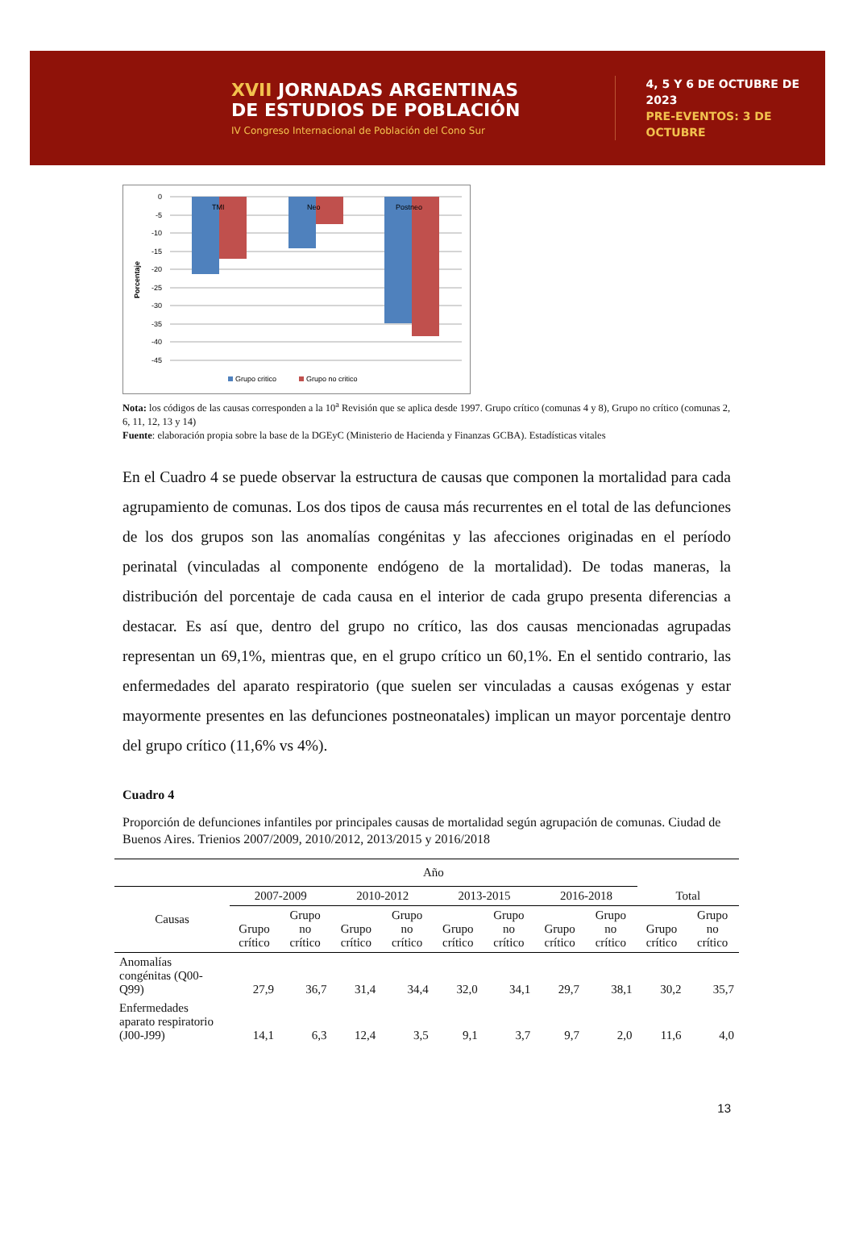XVII JORNADAS ARGENTINAS
DE ESTUDIOS DE POBLACIÓN
IV Congreso Internacional de Población del Cono Sur
4, 5 Y 6 DE OCTUBRE DE 2023
PRE-EVENTOS: 3 DE OCTUBRE
Porcentaje
0
-5
-10
-15
-20
-25
-30
-35
-40
-45
TMI
Neo
Postneo
Grupo critico
Grupo no critico
Nota: los códigos de las causas corresponden a la 10<sup>a</sup> Revisión que se aplica desde 1997. Grupo crítico (comunas 4 y 8), Grupo no crítico (comunas 2, 6, 11, 12, 13 y 14)
Fuente: elaboración propia sobre la base de la DGEyC (Ministerio de Hacienda y Finanzas GCBA). Estadísticas vitales
En el Cuadro 4 se puede observar la estructura de causas que componen la mortalidad para cada agrupamiento de comunas. Los dos tipos de causa más recurrentes en el total de las defunciones de los dos grupos son las anomalías congénitas y las afecciones originadas en el período perinatal (vinculadas al componente endógeno de la mortalidad). De todas maneras, la distribución del porcentaje de cada causa en el interior de cada grupo presenta diferencias a destacar. Es así que, dentro del grupo no crítico, las dos causas mencionadas agrupadas representan un 69,1%, mientras que, en el grupo crítico un 60,1%. En el sentido contrario, las enfermedades del aparato respiratorio (que suelen ser vinculadas a causas exógenas y estar mayormente presentes en las defunciones postneonatales) implican un mayor porcentaje dentro del grupo crítico (11,6% vs 4%).
Cuadro 4
Proporción de defunciones infantiles por principales causas de mortalidad según agrupación de comunas. Ciudad de Buenos Aires. Trienios 2007/2009, 2010/2012, 2013/2015 y 2016/2018
| | Año | | | | | | | | | |
| --- | --- | --- | --- | --- | --- | --- | --- | --- | --- | --- |
| Causas | 2007-2009 | | 2010-2012 | | 2013-2015 | | 2016-2018 | | Total | |
| | Grupo crítico | Grupo no crítico | Grupo crítico | Grupo no crítico | Grupo crítico | Grupo no crítico | Grupo crítico | Grupo no crítico | Grupo crítico | Grupo no crítico |
| Anomalías congénitas (Q00-Q99) | 27,9 | 36,7 | 31,4 | 34,4 | 32,0 | 34,1 | 29,7 | 38,1 | 30,2 | 35,7 |
| Enfermedades aparato respiratorio (J00-J99) | 14,1 | 6,3 | 12,4 | 3,5 | 9,1 | 3,7 | 9,7 | 2,0 | 11,6 | 4,0 |
13